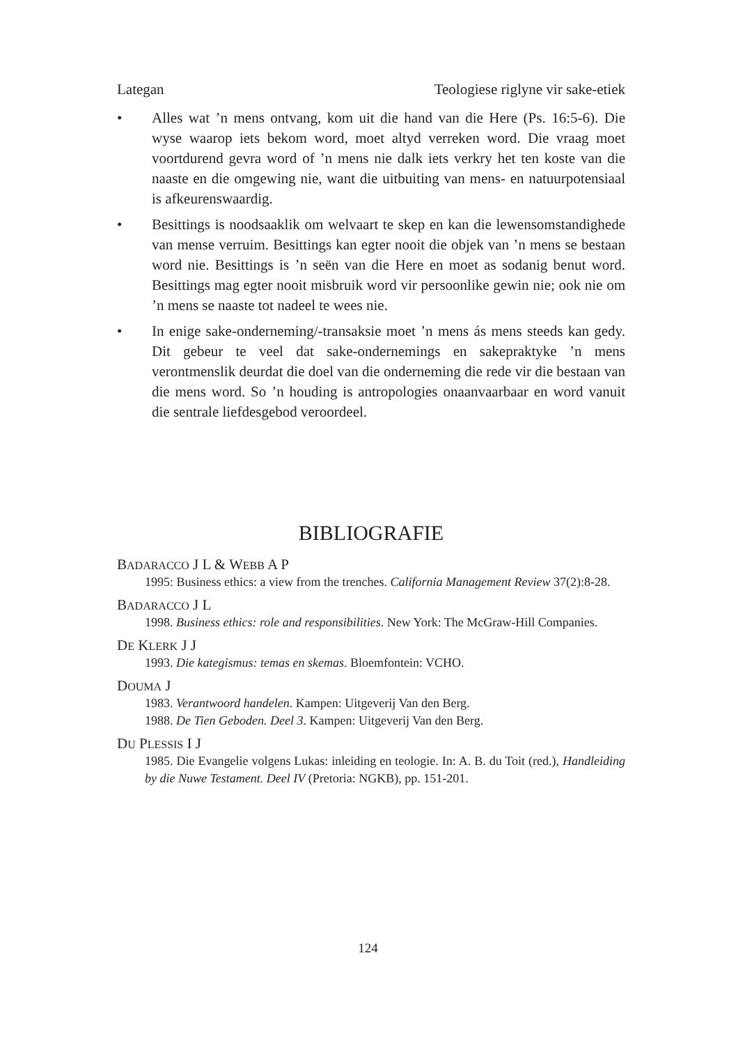Lategan Teologiese riglyne vir sake-etiek
• Alles wat ’n mens ontvang, kom uit die hand van die Here (Ps. 16:5-6). Die wyse waarop iets bekom word, moet altyd verreken word. Die vraag moet voortdurend gevra word of ’n mens nie dalk iets verkry het ten koste van die naaste en die omgewing nie, want die uitbuiting van mens- en natuurpotensiaal is afkeurenswaardig.
• Besittings is noodsaaklik om welvaart te skep en kan die lewensomstandighede van mense verruim. Besittings kan egter nooit die objek van ’n mens se bestaan word nie. Besittings is ’n seën van die Here en moet as sodanig benut word. Besittings mag egter nooit misbruik word vir persoonlike gewin nie; ook nie om ’n mens se naaste tot nadeel te wees nie.
• In enige sake-onderneming/-transaksie moet ’n mens ás mens steeds kan gedy. Dit gebeur te veel dat sake-ondernemings en sakepraktyke ’n mens verontmenslik deurdat die doel van die onderneming die rede vir die bestaan van die mens word. So ’n houding is antropologies onaanvaarbaar en word vanuit die sentrale liefdesgebod veroordeel.
BIBLIOGRAFIE
BADARACCO J L & WEBB A P
1995: Business ethics: a view from the trenches. California Management Review 37(2):8-28.
BADARACCO J L
1998. Business ethics: role and responsibilities. New York: The McGraw-Hill Companies.
DE KLERK J J
1993. Die kategismus: temas en skemas. Bloemfontein: VCHO.
DOUMA J
1983. Verantwoord handelen. Kampen: Uitgeverij Van den Berg.
1988. De Tien Geboden. Deel 3. Kampen: Uitgeverij Van den Berg.
DU PLESSIS I J
1985. Die Evangelie volgens Lukas: inleiding en teologie. In: A. B. du Toit (red.), Handleiding by die Nuwe Testament. Deel IV (Pretoria: NGKB), pp. 151-201.
124